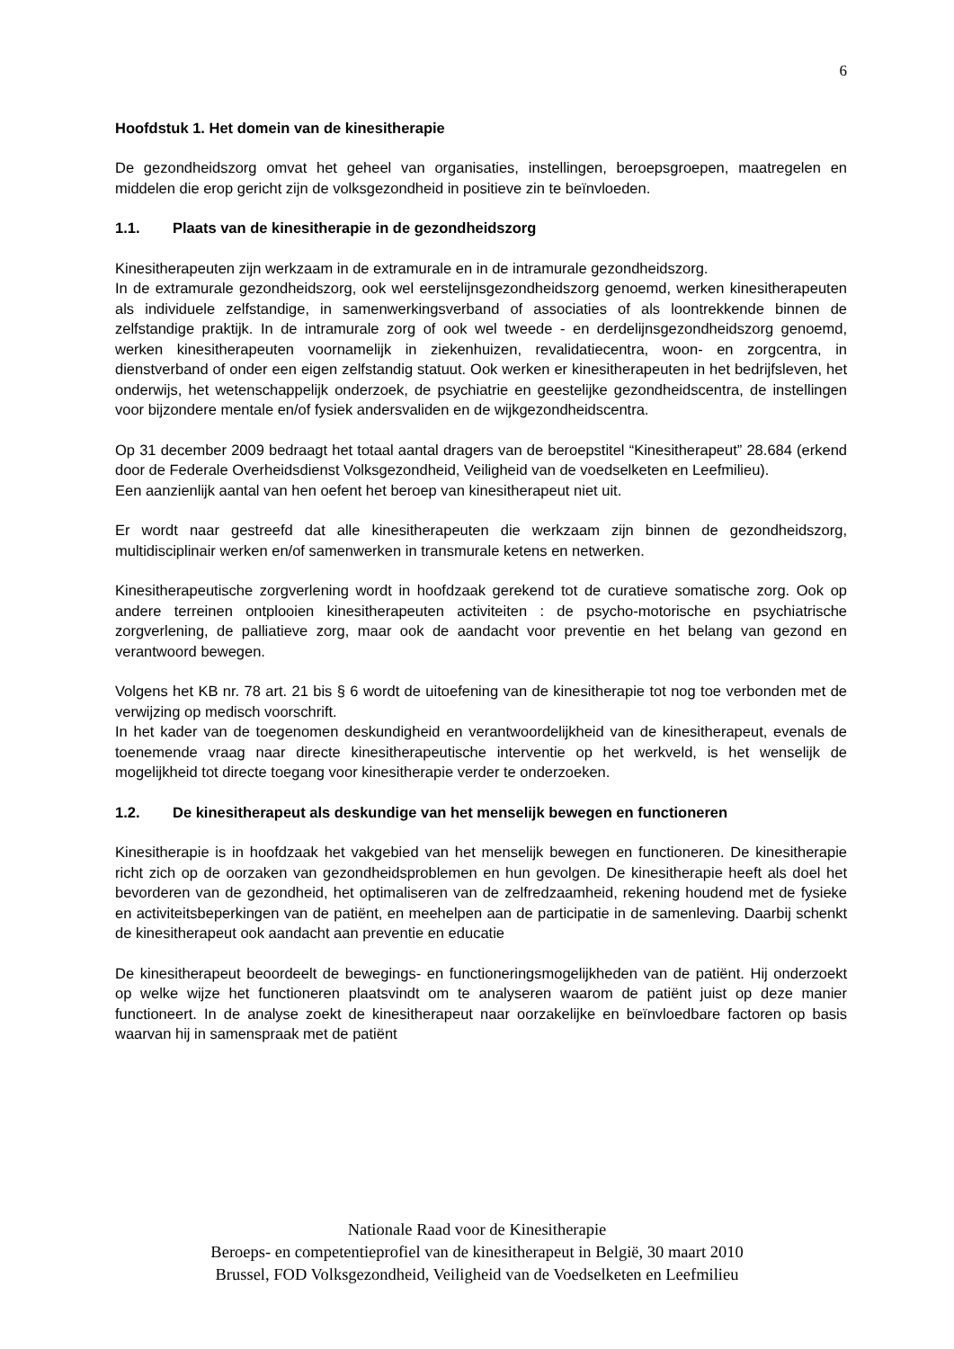6
Hoofdstuk 1. Het domein van de kinesitherapie
De gezondheidszorg omvat het geheel van organisaties, instellingen, beroepsgroepen, maatregelen en middelen die erop gericht zijn de volksgezondheid in positieve zin te beïnvloeden.
1.1. Plaats van de kinesitherapie in de gezondheidszorg
Kinesitherapeuten zijn werkzaam in de extramurale en in de intramurale gezondheidszorg.
In de extramurale gezondheidszorg, ook wel eerstelijnsgezondheidszorg genoemd, werken kinesitherapeuten als individuele zelfstandige, in samenwerkingsverband of associaties of als loontrekkende binnen de zelfstandige praktijk. In de intramurale zorg of ook wel tweede - en derdelijnsgezondheidszorg genoemd, werken kinesitherapeuten voornamelijk in ziekenhuizen, revalidatiecentra, woon- en zorgcentra, in dienstverband of onder een eigen zelfstandig statuut. Ook werken er kinesitherapeuten in het bedrijfsleven, het onderwijs, het wetenschappelijk onderzoek, de psychiatrie en geestelijke gezondheidscentra, de instellingen voor bijzondere mentale en/of fysiek andersvaliden en de wijkgezondheidscentra.
Op 31 december 2009 bedraagt het totaal aantal dragers van de beroepstitel “Kinesitherapeut” 28.684 (erkend door de Federale Overheidsdienst Volksgezondheid, Veiligheid van de voedselketen en Leefmilieu).
Een aanzienlijk aantal van hen oefent het beroep van kinesitherapeut niet uit.
Er wordt naar gestreefd dat alle kinesitherapeuten die werkzaam zijn binnen de gezondheidszorg, multidisciplinair werken en/of samenwerken in transmurale ketens en netwerken.
Kinesitherapeutische zorgverlening wordt in hoofdzaak gerekend tot de curatieve somatische zorg. Ook op andere terreinen ontplooien kinesitherapeuten activiteiten : de psycho-motorische en psychiatrische zorgverlening, de palliatieve zorg, maar ook de aandacht voor preventie en het belang van gezond en verantwoord bewegen.
Volgens het KB nr. 78 art. 21 bis § 6 wordt de uitoefening van de kinesitherapie tot nog toe verbonden met de verwijzing op medisch voorschrift.
In het kader van de toegenomen deskundigheid en verantwoordelijkheid van de kinesitherapeut, evenals de toenemende vraag naar directe kinesitherapeutische interventie op het werkveld, is het wenselijk de mogelijkheid tot directe toegang voor kinesitherapie verder te onderzoeken.
1.2. De kinesitherapeut als deskundige van het menselijk bewegen en functioneren
Kinesitherapie is in hoofdzaak het vakgebied van het menselijk bewegen en functioneren. De kinesitherapie richt zich op de oorzaken van gezondheidsproblemen en hun gevolgen. De kinesitherapie heeft als doel het bevorderen van de gezondheid, het optimaliseren van de zelfredzaamheid, rekening houdend met de fysieke en activiteitsbeperkingen van de patiënt, en meehelpen aan de participatie in de samenleving. Daarbij schenkt de kinesitherapeut ook aandacht aan preventie en educatie
De kinesitherapeut beoordeelt de bewegings- en functioneringsmogelijkheden van de patiënt. Hij onderzoekt op welke wijze het functioneren plaatsvindt om te analyseren waarom de patiënt juist op deze manier functioneert. In de analyse zoekt de kinesitherapeut naar oorzakelijke en beïnvloedbare factoren op basis waarvan hij in samenspraak met de patiënt
Nationale Raad voor de Kinesitherapie
Beroeps- en competentieprofiel van de kinesitherapeut in België, 30 maart 2010
Brussel, FOD Volksgezondheid, Veiligheid van de Voedselketen en Leefmilieu